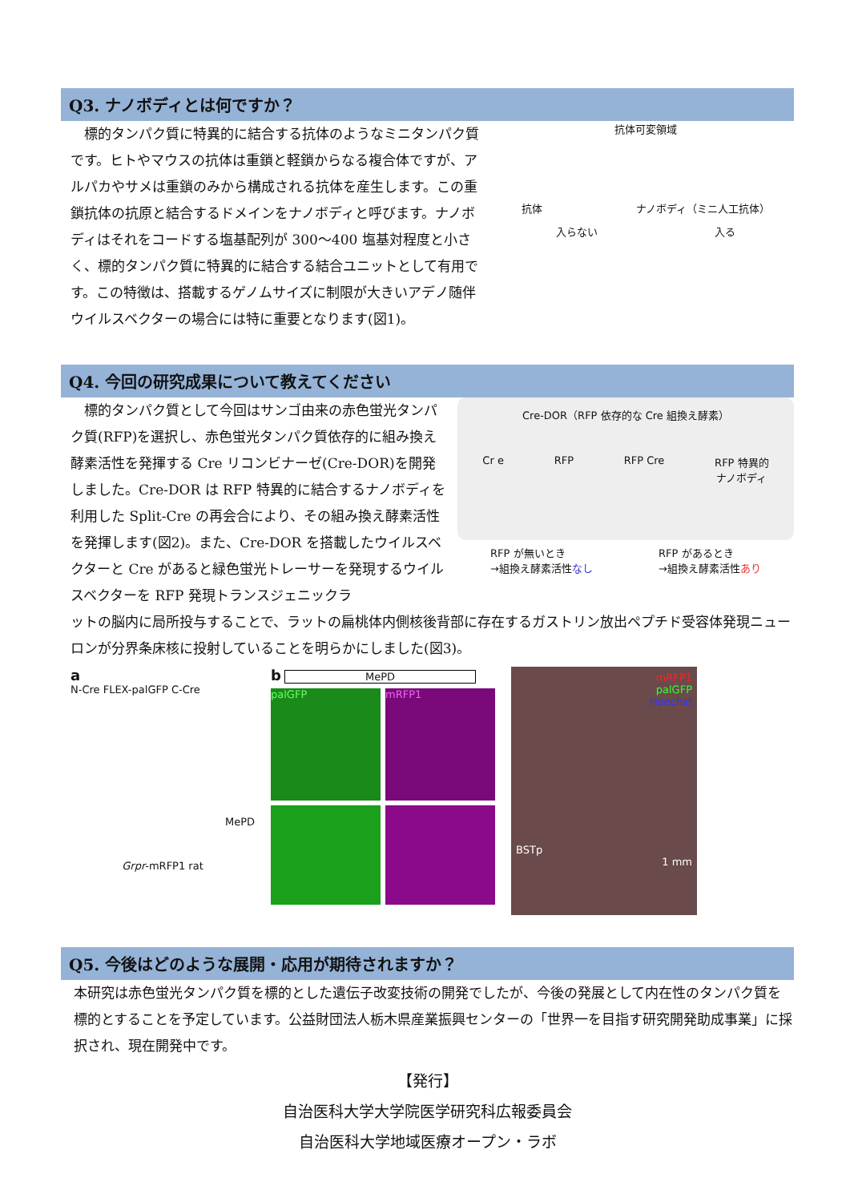Q3. ナノボディとは何ですか？
　標的タンパク質に特異的に結合する抗体のようなミニタンパク質です。ヒトやマウスの抗体は重鎖と軽鎖からなる複合体ですが、アルパカやサメは重鎖のみから構成される抗体を産生します。この重鎖抗体の抗原と結合するドメインをナノボディと呼びます。ナノボディはそれをコードする塩基配列が 300〜400 塩基対程度と小さく、標的タンパク質に特異的に結合する結合ユニットとして有用です。この特徴は、搭載するゲノムサイズに制限が大きいアデノ随伴ウイルスベクターの場合には特に重要となります(図1)。
抗体可変領域
抗体 ナノボディ（ミニ人工抗体）
入らない 入る
Q4. 今回の研究成果について教えてください
　標的タンパク質として今回はサンゴ由来の赤色蛍光タンパク質(RFP)を選択し、赤色蛍光タンパク質依存的に組み換え酵素活性を発揮する Cre リコンビナーゼ(Cre-DOR)を開発しました。Cre-DOR は RFP 特異的に結合するナノボディを利用した Split-Cre の再会合により、その組み換え酵素活性を発揮します(図2)。また、Cre-DOR を搭載したウイルスベクターと Cre があると緑色蛍光トレーサーを発現するウイルスベクターを RFP 発現トランスジェニックラ
Cre-DOR（RFP 依存的な Cre 組換え酵素）
Cr e RFP RFP Cre RFP 特異的
ナノボディ
RFP が無いとき
→組換え酵素活性なし RFP があるとき
→組換え酵素活性あり
ットの脳内に局所投与することで、ラットの扁桃体内側核後背部に存在するガストリン放出ペプチド受容体発現ニューロンが分界条床核に投射していることを明らかにしました(図3)。
a
N-Cre FLEX-palGFP C-Cre
MePD
Grpr-mRFP1 rat
b MePD
palGFP
mRFP1
mRFP1
palGFP
Hoechst
BSTp
1 mm
Q5. 今後はどのような展開・応用が期待されますか？
本研究は赤色蛍光タンパク質を標的とした遺伝子改変技術の開発でしたが、今後の発展として内在性のタンパク質を標的とすることを予定しています。公益財団法人栃木県産業振興センターの「世界一を目指す研究開発助成事業」に採択され、現在開発中です。
【発行】
自治医科大学大学院医学研究科広報委員会
自治医科大学地域医療オープン・ラボ